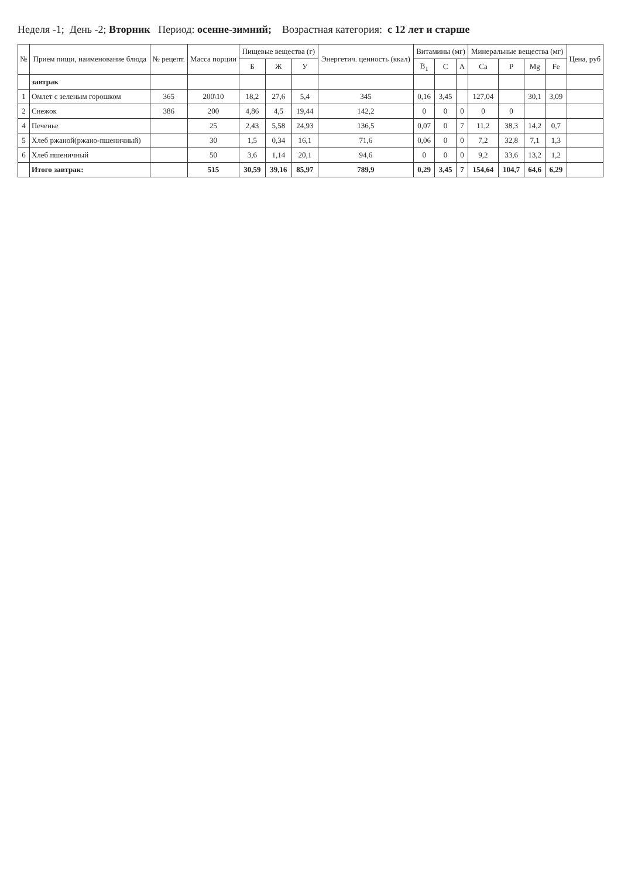Неделя -1; День -2; Вторник Период: осенне-зимний; Возрастная категория: с 12 лет и старше
| № | Прием пищи, наименование блюда | № рецепт. | Масса порции | Пищевые вещества (г) | | | Энергетич. ценность (ккал) | Витамины (мг) | | | Минеральные вещества (мг) | | | | Цена, руб |
| --- | --- | --- | --- | --- | --- | --- | --- | --- | --- | --- | --- | --- | --- | --- | --- |
| | | | | Б | Ж | У | | B<sub>1</sub> | C | A | Ca | P | Mg | Fe | |
| | завтрак | | | | | | | | | | | | | | |
| 1 | Омлет с зеленым горошком | 365 | 200\10 | 18,2 | 27,6 | 5,4 | 345 | 0,16 | 3,45 | | 127,04 | | 30,1 | 3,09 | |
| 2 | Снежок | 386 | 200 | 4,86 | 4,5 | 19,44 | 142,2 | 0 | 0 | 0 | 0 | 0 | | | |
| 4 | Печенье | | 25 | 2,43 | 5,58 | 24,93 | 136,5 | 0,07 | 0 | 7 | 11,2 | 38,3 | 14,2 | 0,7 | |
| 5 | Хлеб ржаной(ржано-пшеничный) | | 30 | 1,5 | 0,34 | 16,1 | 71,6 | 0,06 | 0 | 0 | 7,2 | 32,8 | 7,1 | 1,3 | |
| 6 | Хлеб пшеничный | | 50 | 3,6 | 1,14 | 20,1 | 94,6 | 0 | 0 | 0 | 9,2 | 33,6 | 13,2 | 1,2 | |
| | Итого завтрак: | | 515 | 30,59 | 39,16 | 85,97 | 789,9 | 0,29 | 3,45 | 7 | 154,64 | 104,7 | 64,6 | 6,29 | |